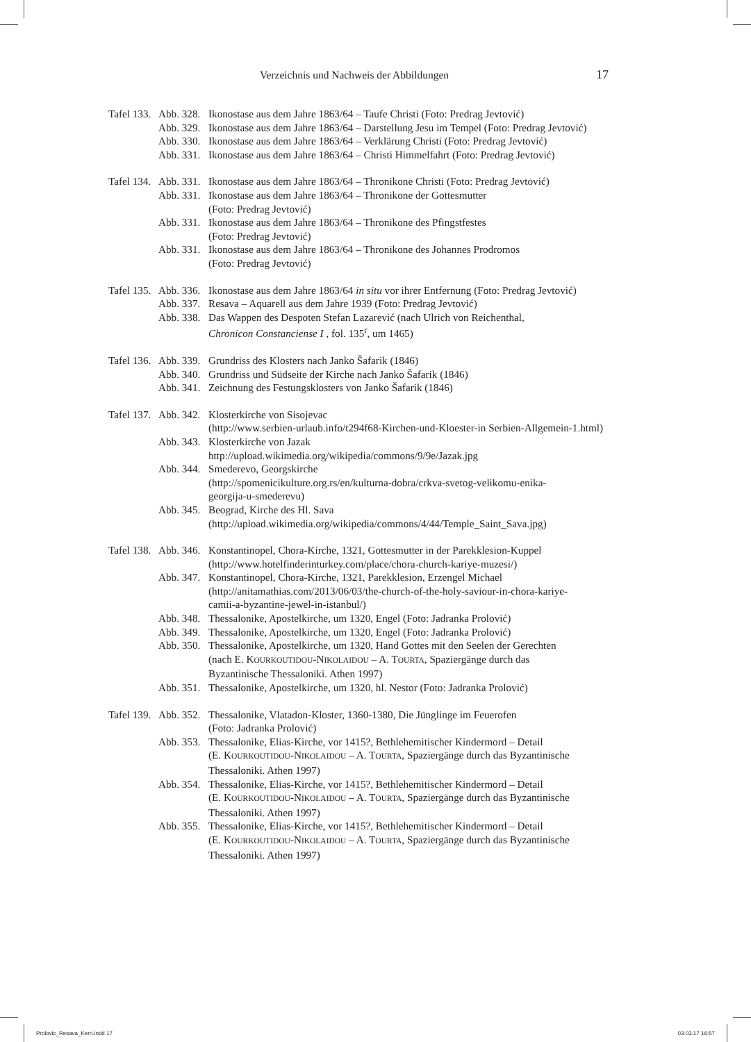Verzeichnis und Nachweis der Abbildungen 17
Tafel 133.
Abb. 328.
Ikonostase aus dem Jahre 1863/64 – Taufe Christi (Foto: Predrag Jevtović)
Abb. 329.
Ikonostase aus dem Jahre 1863/64 – Darstellung Jesu im Tempel (Foto: Predrag Jevtović)
Abb. 330.
Ikonostase aus dem Jahre 1863/64 – Verklärung Christi (Foto: Predrag Jevtović)
Abb. 331.
Ikonostase aus dem Jahre 1863/64 – Christi Himmelfahrt (Foto: Predrag Jevtović)
Tafel 134.
Abb. 331.
Ikonostase aus dem Jahre 1863/64 – Thronikone Christi (Foto: Predrag Jevtović)
Abb. 331.
Ikonostase aus dem Jahre 1863/64 – Thronikone der Gottesmutter
(Foto: Predrag Jevtović)
Abb. 331.
Ikonostase aus dem Jahre 1863/64 – Thronikone des Pfingstfestes
(Foto: Predrag Jevtović)
Abb. 331.
Ikonostase aus dem Jahre 1863/64 – Thronikone des Johannes Prodromos
(Foto: Predrag Jevtović)
Tafel 135.
Abb. 336.
Ikonostase aus dem Jahre 1863/64 in situ vor ihrer Entfernung (Foto: Predrag Jevtović)
Abb. 337.
Resava – Aquarell aus dem Jahre 1939 (Foto: Predrag Jevtović)
Abb. 338.
Das Wappen des Despoten Stefan Lazarević (nach Ulrich von Reichenthal,
Chronicon Constanciense I , fol. 135<sup>r</sup>, um 1465)
Tafel 136.
Abb. 339.
Grundriss des Klosters nach Janko Šafarik (1846)
Abb. 340.
Grundriss und Südseite der Kirche nach Janko Šafarik (1846)
Abb. 341.
Zeichnung des Festungsklosters von Janko Šafarik (1846)
Tafel 137.
Abb. 342.
Klosterkirche von Sisojevac
(http://www.serbien-urlaub.info/t294f68-Kirchen-und-Kloester-in Serbien-Allgemein-1.html)
Abb. 343.
Klosterkirche von Jazak
http://upload.wikimedia.org/wikipedia/commons/9/9e/Jazak.jpg
Abb. 344.
Smederevo, Georgskirche
(http://spomenicikulture.org.rs/en/kulturna-dobra/crkva-svetog-velikomu-enika-
georgija-u-smederevu)
Abb. 345.
Beograd, Kirche des Hl. Sava
(http://upload.wikimedia.org/wikipedia/commons/4/44/Temple_Saint_Sava.jpg)
Tafel 138.
Abb. 346.
Konstantinopel, Chora-Kirche, 1321, Gottesmutter in der Parekklesion-Kuppel
(http://www.hotelfinderinturkey.com/place/chora-church-kariye-muzesi/)
Abb. 347.
Konstantinopel, Chora-Kirche, 1321, Parekklesion, Erzengel Michael
(http://anitamathias.com/2013/06/03/the-church-of-the-holy-saviour-in-chora-kariye-
camii-a-byzantine-jewel-in-istanbul/)
Abb. 348.
Thessalonike, Apostelkirche, um 1320, Engel (Foto: Jadranka Prolović)
Abb. 349.
Thessalonike, Apostelkirche, um 1320, Engel (Foto: Jadranka Prolović)
Abb. 350.
Thessalonike, Apostelkirche, um 1320, Hand Gottes mit den Seelen der Gerechten
(nach E. KOURKOUTIDOU-NIKOLAIDOU – A. TOURTA, Spaziergänge durch das
Byzantinische Thessaloniki. Athen 1997)
Abb. 351.
Thessalonike, Apostelkirche, um 1320, hl. Nestor (Foto: Jadranka Prolović)
Tafel 139.
Abb. 352.
Thessalonike, Vlatadon-Kloster, 1360-1380, Die Jünglinge im Feuerofen
(Foto: Jadranka Prolović)
Abb. 353.
Thessalonike, Elias-Kirche, vor 1415?, Bethlehemitischer Kindermord – Detail
(E. KOURKOUTIDOU-NIKOLAIDOU – A. TOURTA, Spaziergänge durch das Byzantinische
Thessaloniki. Athen 1997)
Abb. 354.
Thessalonike, Elias-Kirche, vor 1415?, Bethlehemitischer Kindermord – Detail
(E. KOURKOUTIDOU-NIKOLAIDOU – A. TOURTA, Spaziergänge durch das Byzantinische
Thessaloniki. Athen 1997)
Abb. 355.
Thessalonike, Elias-Kirche, vor 1415?, Bethlehemitischer Kindermord – Detail
(E. KOURKOUTIDOU-NIKOLAIDOU – A. TOURTA, Spaziergänge durch das Byzantinische
Thessaloniki. Athen 1997)
Prolovic_Resava_Kern.indd 17 03.03.17 16:57